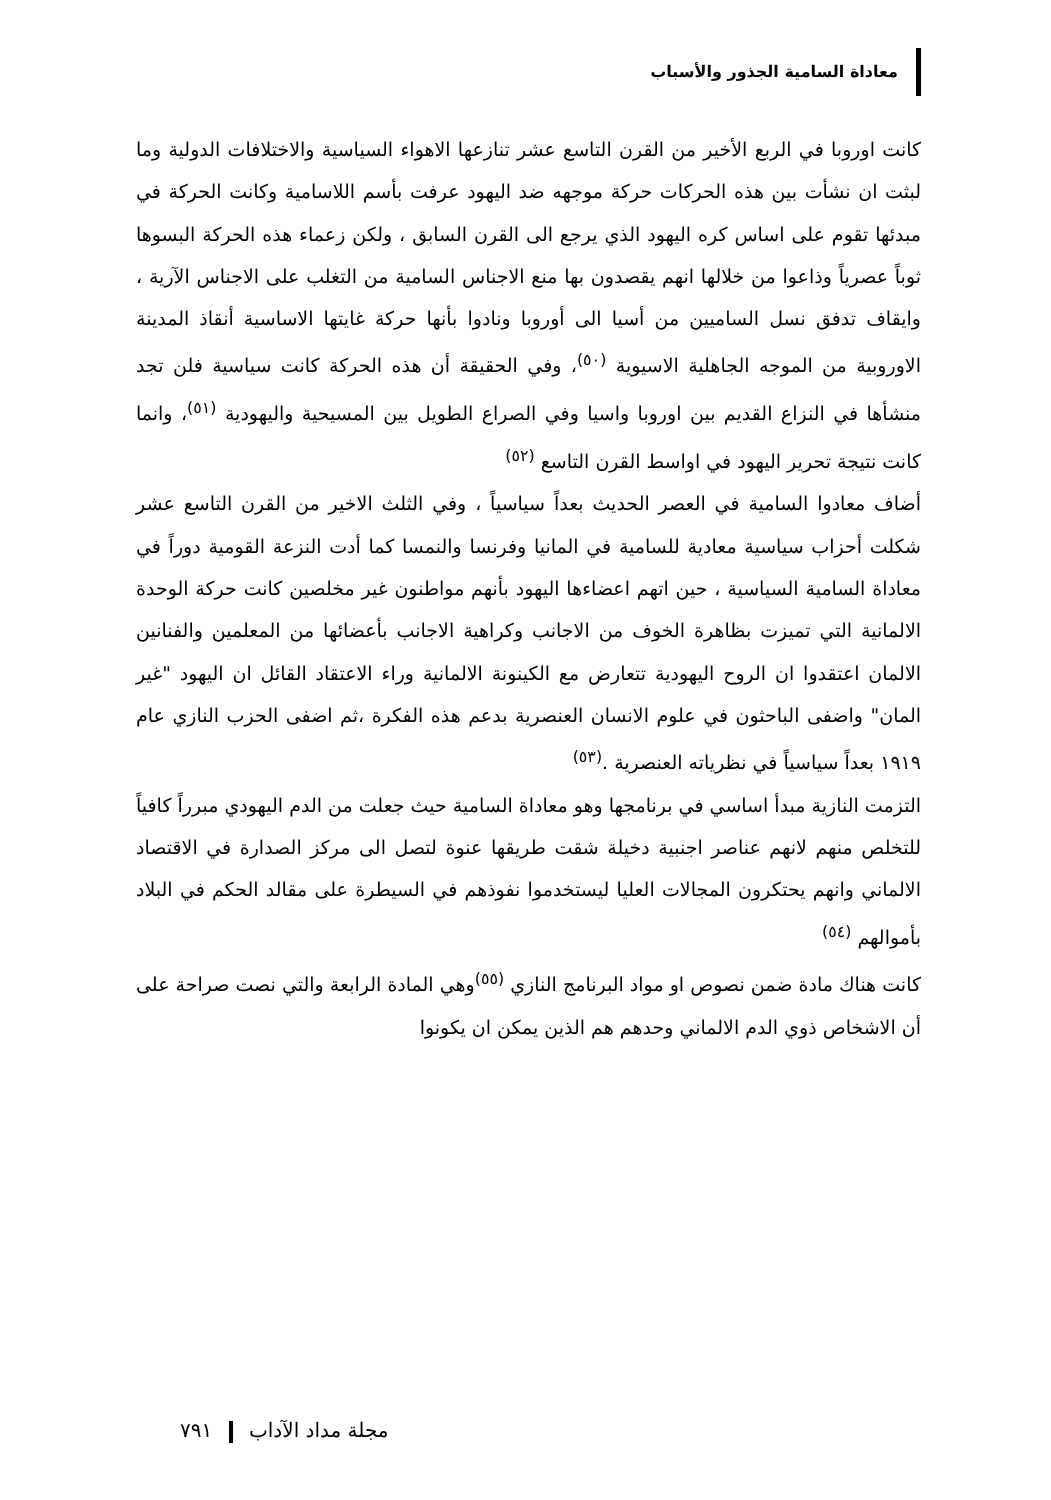معاداة السامية الجذور والأسباب
كانت اوروبا في الربع الأخير من القرن التاسع عشر تنازعها الاهواء السياسية والاختلافات الدولية وما لبثت ان نشأت بين هذه الحركات حركة موجهه ضد اليهود عرفت بأسم اللاسامية وكانت الحركة في مبدئها تقوم على اساس كره اليهود الذي يرجع الى القرن السابق ، ولكن زعماء هذه الحركة البسوها ثوباً عصرياً وذاعوا من خلالها انهم يقصدون بها منع الاجناس السامية من التغلب على الاجناس الآرية ، وايقاف تدفق نسل الساميين من أسيا الى أوروبا ونادوا بأنها حركة غايتها الاساسية أنقاذ المدينة الاوروبية من الموجه الجاهلية الاسيوية <sup>(٥٠)</sup>، وفي الحقيقة أن هذه الحركة كانت سياسية فلن تجد منشأها في النزاع القديم بين اوروبا واسيا وفي الصراع الطويل بين المسيحية واليهودية <sup>(٥١)</sup>، وانما كانت نتيجة تحرير اليهود في اواسط القرن التاسع <sup>(٥٢)</sup>
أضاف معادوا السامية في العصر الحديث بعداً سياسياً ، وفي الثلث الاخير من القرن التاسع عشر شكلت أحزاب سياسية معادية للسامية في المانيا وفرنسا والنمسا كما أدت النزعة القومية دوراً في معاداة السامية السياسية ، حين اتهم اعضاءها اليهود بأنهم مواطنون غير مخلصين كانت حركة الوحدة الالمانية التي تميزت بظاهرة الخوف من الاجانب وكراهية الاجانب بأعضائها من المعلمين والفنانين الالمان اعتقدوا ان الروح اليهودية تتعارض مع الكينونة الالمانية وراء الاعتقاد القائل ان اليهود "غير المان" واضفى الباحثون في علوم الانسان العنصرية بدعم هذه الفكرة ،ثم اضفى الحزب النازي عام ١٩١٩ بعداً سياسياً في نظرياته العنصرية .<sup>(٥٣)</sup>
التزمت النازية مبدأ اساسي في برنامجها وهو معاداة السامية حيث جعلت من الدم اليهودي مبرراً كافياً للتخلص منهم لانهم عناصر اجنبية دخيلة شقت طريقها عنوة لتصل الى مركز الصدارة في الاقتصاد الالماني وانهم يحتكرون المجالات العليا ليستخدموا نفوذهم في السيطرة على مقالد الحكم في البلاد بأموالهم <sup>(٥٤)</sup>
كانت هناك مادة ضمن نصوص او مواد البرنامج النازي <sup>(٥٥)</sup>وهي المادة الرابعة والتي نصت صراحة على أن الاشخاص ذوي الدم الالماني وحدهم هم الذين يمكن ان يكونوا
مجلة مداد الآداب ٧٩١